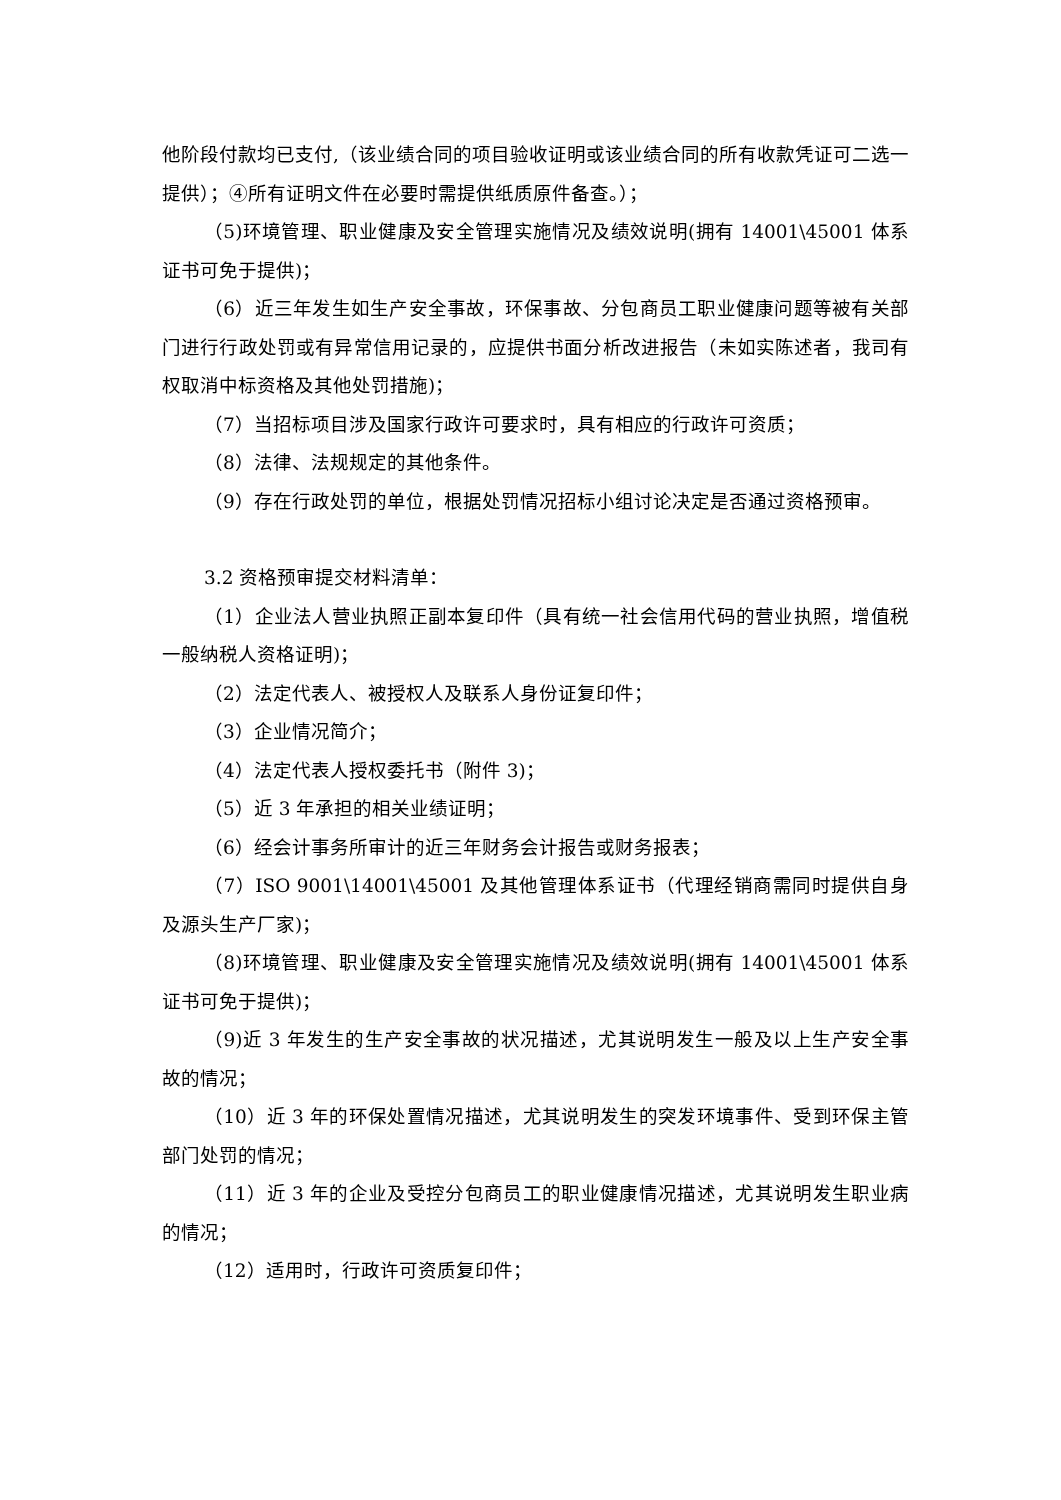他阶段付款均已支付,（该业绩合同的项目验收证明或该业绩合同的所有收款凭证可二选一提供）；④所有证明文件在必要时需提供纸质原件备查。）；
（5)环境管理、职业健康及安全管理实施情况及绩效说明(拥有 14001\45001 体系证书可免于提供)；
（6）近三年发生如生产安全事故，环保事故、分包商员工职业健康问题等被有关部门进行行政处罚或有异常信用记录的，应提供书面分析改进报告（未如实陈述者，我司有权取消中标资格及其他处罚措施)；
（7）当招标项目涉及国家行政许可要求时，具有相应的行政许可资质；
（8）法律、法规规定的其他条件。
（9）存在行政处罚的单位，根据处罚情况招标小组讨论决定是否通过资格预审。
3.2 资格预审提交材料清单：
（1）企业法人营业执照正副本复印件（具有统一社会信用代码的营业执照，增值税一般纳税人资格证明)；
（2）法定代表人、被授权人及联系人身份证复印件；
（3）企业情况简介；
（4）法定代表人授权委托书（附件 3)；
（5）近 3 年承担的相关业绩证明；
（6）经会计事务所审计的近三年财务会计报告或财务报表；
（7）ISO 9001\14001\45001 及其他管理体系证书（代理经销商需同时提供自身及源头生产厂家)；
（8)环境管理、职业健康及安全管理实施情况及绩效说明(拥有 14001\45001 体系证书可免于提供)；
（9)近 3 年发生的生产安全事故的状况描述，尤其说明发生一般及以上生产安全事故的情况；
（10）近 3 年的环保处置情况描述，尤其说明发生的突发环境事件、受到环保主管部门处罚的情况；
（11）近 3 年的企业及受控分包商员工的职业健康情况描述，尤其说明发生职业病的情况；
（12）适用时，行政许可资质复印件；